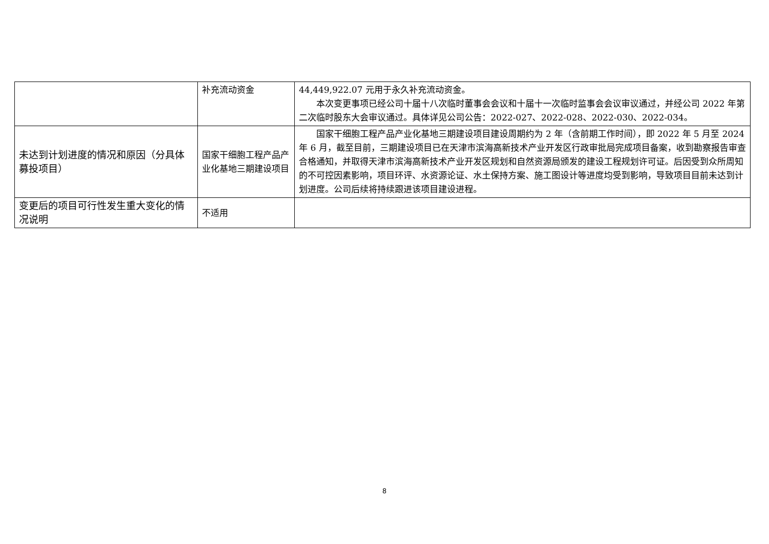| | 补充流动资金 | 44,449,922.07 元用于永久补充流动资金。 本次变更事项已经公司十届十八次临时董事会会议和十届十一次临时监事会会议审议通过，并经公司 2022 年第二次临时股东大会审议通过。具体详见公司公告：2022-027、2022-028、2022-030、2022-034。 |
| 未达到计划进度的情况和原因（分具体募投项目） | 国家干细胞工程产品产业化基地三期建设项目 | 国家干细胞工程产品产业化基地三期建设项目建设周期约为 2 年（含前期工作时间），即 2022 年 5 月至 2024 年 6 月，截至目前，三期建设项目已在天津市滨海高新技术产业开发区行政审批局完成项目备案，收到勘察报告审查合格通知，并取得天津市滨海高新技术产业开发区规划和自然资源局颁发的建设工程规划许可证。后因受到众所周知的不可控因素影响，项目环评、水资源论证、水土保持方案、施工图设计等进度均受到影响，导致项目目前未达到计划进度。公司后续将持续跟进该项目建设进程。 |
| 变更后的项目可行性发生重大变化的情况说明 | 不适用 | |
8